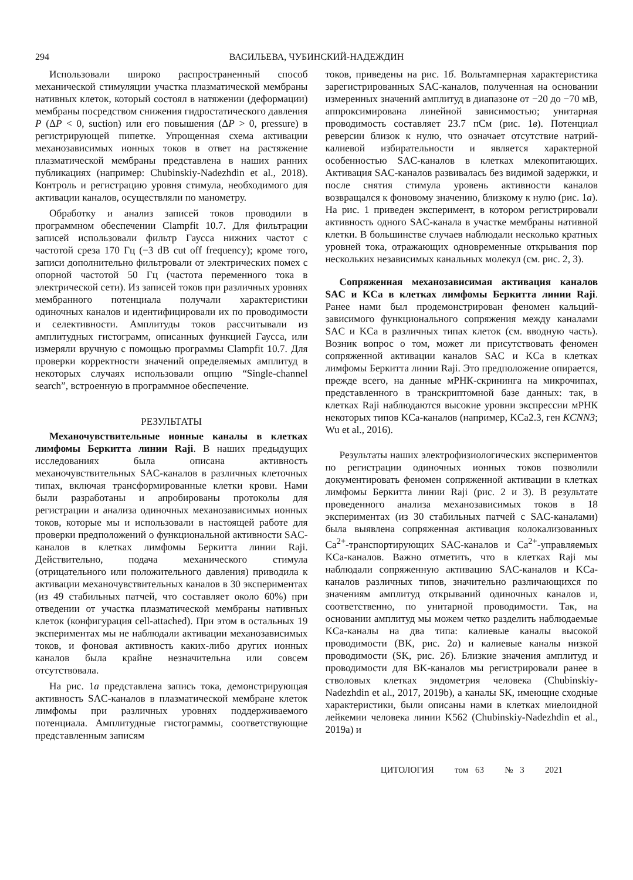294 ВАСИЛЬЕВА, ЧУБИНСКИЙ-НАДЕЖДИН
Использовали широко распространенный способ механической стимуляции участка плазматической мембраны нативных клеток, который состоял в натяжении (деформации) мембраны посредством снижения гидростатического давления P (ΔP < 0, suction) или его повышения (ΔP > 0, pressure) в регистрирующей пипетке. Упрощенная схема активации механозависимых ионных токов в ответ на растяжение плазматической мембраны представлена в наших ранних публикациях (например: Chubinskiy-Nadezhdin et al., 2018). Контроль и регистрацию уровня стимула, необходимого для активации каналов, осуществляли по манометру.
Обработку и анализ записей токов проводили в программном обеспечении Clampfit 10.7. Для фильтрации записей использовали фильтр Гаусса нижних частот с частотой среза 170 Гц (−3 dB cut off frequency); кроме того, записи дополнительно фильтровали от электрических помех с опорной частотой 50 Гц (частота переменного тока в электрической сети). Из записей токов при различных уровнях мембранного потенциала получали характеристики одиночных каналов и идентифицировали их по проводимости и селективности. Амплитуды токов рассчитывали из амплитудных гистограмм, описанных функцией Гаусса, или измеряли вручную с помощью программы Clampfit 10.7. Для проверки корректности значений определяемых амплитуд в некоторых случаях использовали опцию “Single-channel search”, встроенную в программное обеспечение.
РЕЗУЛЬТАТЫ
Механочувствительные ионные каналы в клетках лимфомы Беркитта линии Raji. В наших предыдущих исследованиях была описана активность механочувствительных SAC-каналов в различных клеточных типах, включая трансформированные клетки крови. Нами были разработаны и апробированы протоколы для регистрации и анализа одиночных механозависимых ионных токов, которые мы и использовали в настоящей работе для проверки предположений о функциональной активности SAC-каналов в клетках лимфомы Беркитта линии Raji. Действительно, подача механического стимула (отрицательного или положительного давления) приводила к активации механочувствительных каналов в 30 экспериментах (из 49 стабильных патчей, что составляет около 60%) при отведении от участка плазматической мембраны нативных клеток (конфигурация cell-attached). При этом в остальных 19 экспериментах мы не наблюдали активации механозависимых токов, и фоновая активность каких-либо других ионных каналов была крайне незначительна или совсем отсутствовала.
На рис. 1а представлена запись тока, демонстрирующая активность SAC-каналов в плазматической мембране клеток лимфомы при различных уровнях поддерживаемого потенциала. Амплитудные гистограммы, соответствующие представленным записям
токов, приведены на рис. 1б. Вольтамперная характеристика зарегистрированных SAC-каналов, полученная на основании измеренных значений амплитуд в диапазоне от −20 до −70 мВ, аппроксимирована линейной зависимостью; унитарная проводимость составляет 23.7 пСм (рис. 1в). Потенциал реверсии близок к нулю, что означает отсутствие натрий-калиевой избирательности и является характерной особенностью SAC-каналов в клетках млекопитающих. Активация SAC-каналов развивалась без видимой задержки, и после снятия стимула уровень активности каналов возвращался к фоновому значению, близкому к нулю (рис. 1а). На рис. 1 приведен эксперимент, в котором регистрировали активность одного SAC-канала в участке мембраны нативной клетки. В большинстве случаев наблюдали несколько кратных уровней тока, отражающих одновременные открывания пор нескольких независимых канальных молекул (см. рис. 2, 3).
Сопряженная механозависимая активация каналов SAC и KCa в клетках лимфомы Беркитта линии Raji. Ранее нами был продемонстрирован феномен кальций-зависимого функционального сопряжения между каналами SAC и KCa в различных типах клеток (см. вводную часть). Возник вопрос о том, может ли присутствовать феномен сопряженной активации каналов SAC и KCa в клетках лимфомы Беркитта линии Raji. Это предположение опирается, прежде всего, на данные мРНК-скрининга на микрочипах, представленного в транскриптомной базе данных: так, в клетках Raji наблюдаются высокие уровни экспрессии мРНК некоторых типов KCa-каналов (например, KCa2.3, ген KCNN3; Wu et al., 2016).
Результаты наших электрофизиологических экспериментов по регистрации одиночных ионных токов позволили документировать феномен сопряженной активации в клетках лимфомы Беркитта линии Raji (рис. 2 и 3). В результате проведенного анализа механозависимых токов в 18 экспериментах (из 30 стабильных патчей с SAC-каналами) была выявлена сопряженная активация колокализованных Ca<sup>2+</sup>-транспортирующих SAC-каналов и Ca<sup>2+</sup>-управляемых KCa-каналов. Важно отметить, что в клетках Raji мы наблюдали сопряженную активацию SAC-каналов и KCa-каналов различных типов, значительно различающихся по значениям амплитуд открываний одиночных каналов и, соответственно, по унитарной проводимости. Так, на основании амплитуд мы можем четко разделить наблюдаемые KCa-каналы на два типа: калиевые каналы высокой проводимости (BK, рис. 2а) и калиевые каналы низкой проводимости (SK, рис. 2б). Близкие значения амплитуд и проводимости для BK-каналов мы регистрировали ранее в стволовых клетках эндометрия человека (Chubinskiy-Nadezhdin et al., 2017, 2019b), а каналы SK, имеющие сходные характеристики, были описаны нами в клетках миелоидной лейкемии человека линии K562 (Chubinskiy-Nadezhdin et al., 2019a) и
ЦИТОЛОГИЯ том 63 № 3 2021